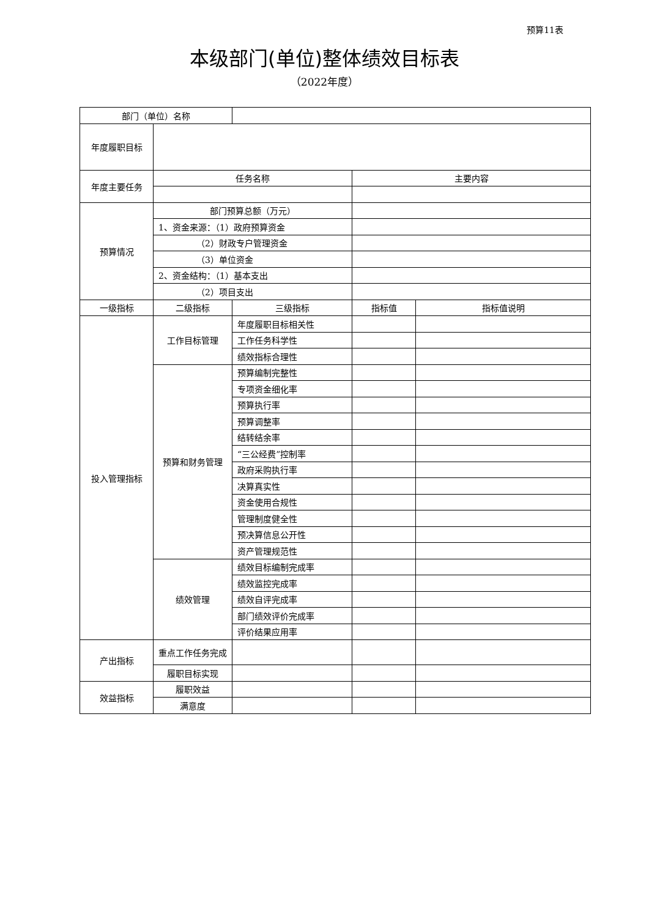预算11表
本级部门(单位)整体绩效目标表
（2022年度）
| 部门（单位）名称 | | | | |
| 年度履职目标 | | | | |
| 年度主要任务 | 任务名称 | | 主要内容 | |
| 预算情况 | 部门预算总额（万元） | | | |
| | 1、资金来源：（1）政府预算资金 | | | |
| | （2）财政专户管理资金 | | | |
| | （3）单位资金 | | | |
| | 2、资金结构：（1）基本支出 | | | |
| | （2）项目支出 | | | |
| 一级指标 | 二级指标 | 三级指标 | 指标值 | 指标值说明 |
| 投入管理指标 | 工作目标管理 | 年度履职目标相关性 | | |
| | | 工作任务科学性 | | |
| | | 绩效指标合理性 | | |
| | 预算和财务管理 | 预算编制完整性 | | |
| | | 专项资金细化率 | | |
| | | 预算执行率 | | |
| | | 预算调整率 | | |
| | | 结转结余率 | | |
| | | “三公经费”控制率 | | |
| | | 政府采购执行率 | | |
| | | 决算真实性 | | |
| | | 资金使用合规性 | | |
| | | 管理制度健全性 | | |
| | | 预决算信息公开性 | | |
| | | 资产管理规范性 | | |
| | 绩效管理 | 绩效目标编制完成率 | | |
| | | 绩效监控完成率 | | |
| | | 绩效自评完成率 | | |
| | | 部门绩效评价完成率 | | |
| | | 评价结果应用率 | | |
| 产出指标 | 重点工作任务完成 | | | |
| | 履职目标实现 | | | |
| 效益指标 | 履职效益 | | | |
| | 满意度 | | | |